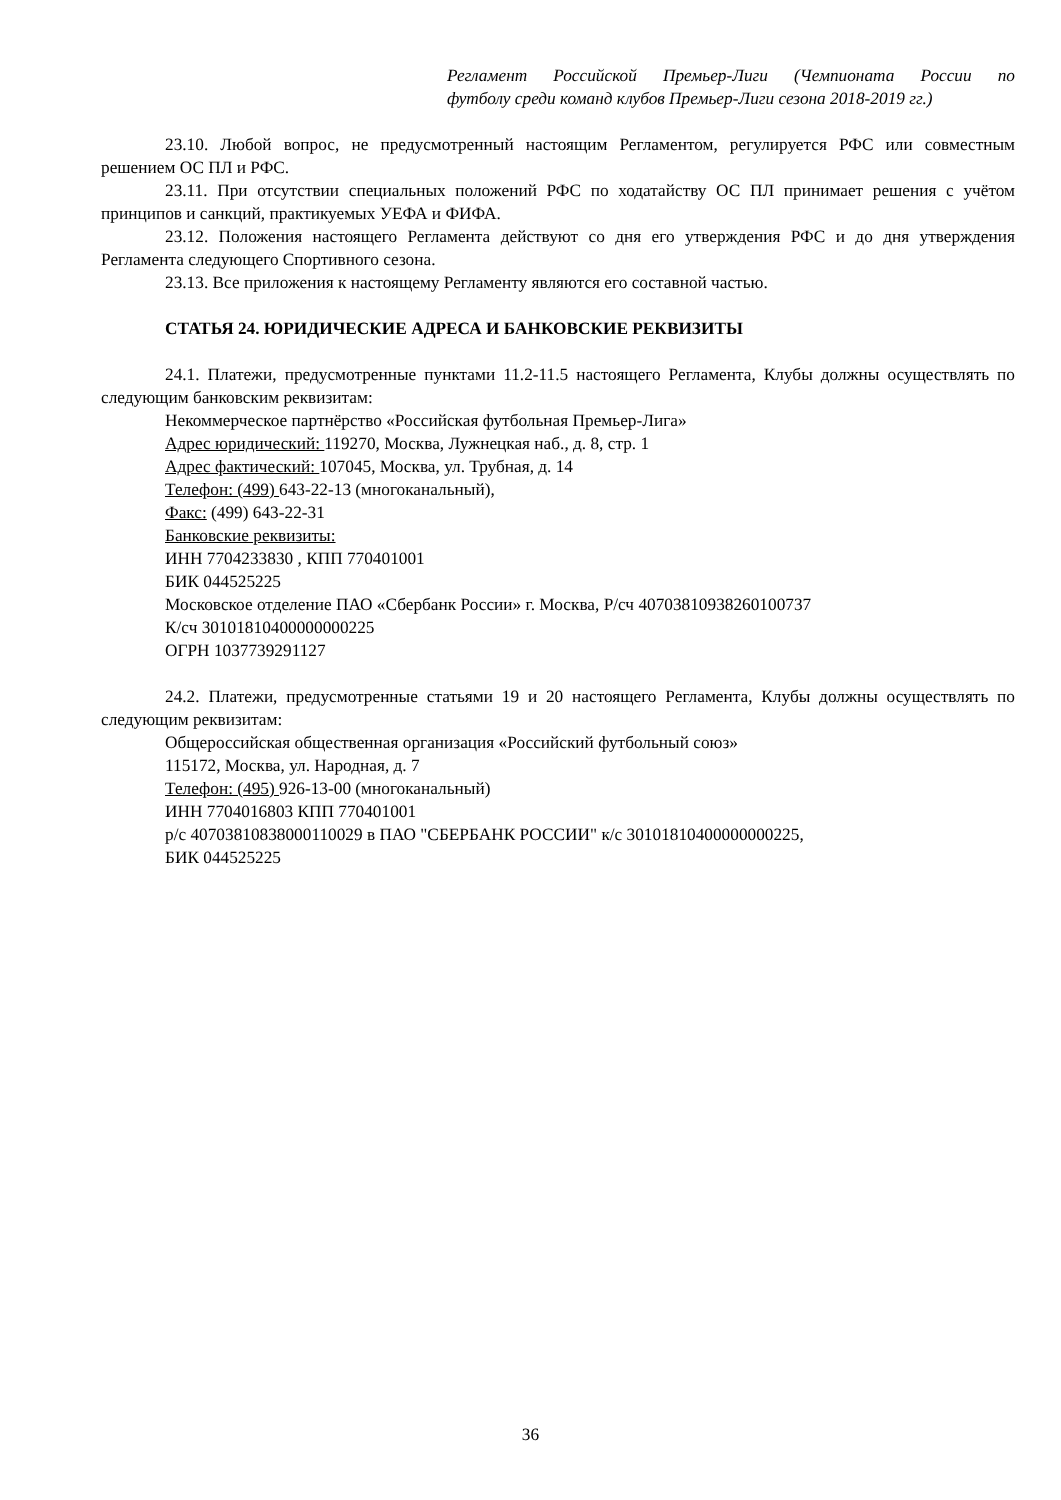Регламент Российской Премьер-Лиги (Чемпионата России по
футболу среди команд клубов Премьер-Лиги сезона 2018-2019 гг.)
23.10. Любой вопрос, не предусмотренный настоящим Регламентом, регулируется РФС или совместным решением ОС ПЛ и РФС.
23.11. При отсутствии специальных положений РФС по ходатайству ОС ПЛ принимает решения с учётом принципов и санкций, практикуемых УЕФА и ФИФА.
23.12. Положения настоящего Регламента действуют со дня его утверждения РФС и до дня утверждения Регламента следующего Спортивного сезона.
23.13. Все приложения к настоящему Регламенту являются его составной частью.
СТАТЬЯ 24. ЮРИДИЧЕСКИЕ АДРЕСА И БАНКОВСКИЕ РЕКВИЗИТЫ
24.1. Платежи, предусмотренные пунктами 11.2-11.5 настоящего Регламента, Клубы должны осуществлять по следующим банковским реквизитам:
Некоммерческое партнёрство «Российская футбольная Премьер-Лига»
Адрес юридический: 119270, Москва, Лужнецкая наб., д. 8, стр. 1
Адрес фактический: 107045, Москва, ул. Трубная, д. 14
Телефон: (499) 643-22-13 (многоканальный),
Факс: (499) 643-22-31
Банковские реквизиты:
ИНН 7704233830 , КПП 770401001
БИК 044525225
Московское отделение ПАО «Сбербанк России» г. Москва, Р/сч 40703810938260100737
К/сч 30101810400000000225
ОГРН 1037739291127
24.2. Платежи, предусмотренные статьями 19 и 20 настоящего Регламента, Клубы должны осуществлять по следующим реквизитам:
Общероссийская общественная организация «Российский футбольный союз»
115172, Москва, ул. Народная, д. 7
Телефон: (495) 926-13-00 (многоканальный)
ИНН 7704016803 КПП 770401001
р/с 40703810838000110029 в ПАО "СБЕРБАНК РОССИИ" к/с 30101810400000000225,
БИК 044525225
36